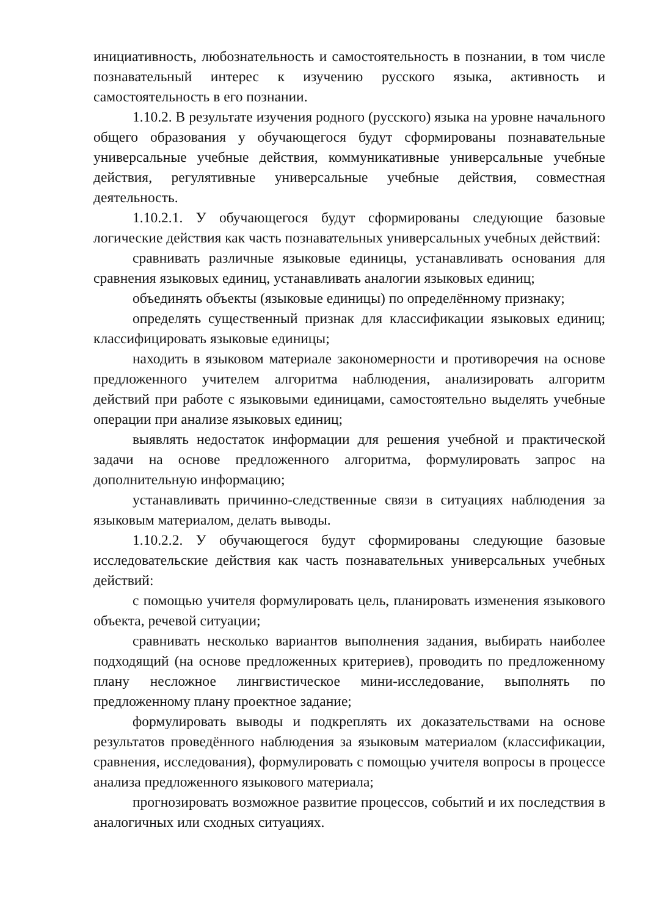инициативность, любознательность и самостоятельность в познании, в том числе познавательный интерес к изучению русского языка, активность и самостоятельность в его познании.
1.10.2. В результате изучения родного (русского) языка на уровне начального общего образования у обучающегося будут сформированы познавательные универсальные учебные действия, коммуникативные универсальные учебные действия, регулятивные универсальные учебные действия, совместная деятельность.
1.10.2.1. У обучающегося будут сформированы следующие базовые логические действия как часть познавательных универсальных учебных действий:
сравнивать различные языковые единицы, устанавливать основания для сравнения языковых единиц, устанавливать аналогии языковых единиц;
объединять объекты (языковые единицы) по определённому признаку;
определять существенный признак для классификации языковых единиц; классифицировать языковые единицы;
находить в языковом материале закономерности и противоречия на основе предложенного учителем алгоритма наблюдения, анализировать алгоритм действий при работе с языковыми единицами, самостоятельно выделять учебные операции при анализе языковых единиц;
выявлять недостаток информации для решения учебной и практической задачи на основе предложенного алгоритма, формулировать запрос на дополнительную информацию;
устанавливать причинно-следственные связи в ситуациях наблюдения за языковым материалом, делать выводы.
1.10.2.2. У обучающегося будут сформированы следующие базовые исследовательские действия как часть познавательных универсальных учебных действий:
с помощью учителя формулировать цель, планировать изменения языкового объекта, речевой ситуации;
сравнивать несколько вариантов выполнения задания, выбирать наиболее подходящий (на основе предложенных критериев), проводить по предложенному плану несложное лингвистическое мини-исследование, выполнять по предложенному плану проектное задание;
формулировать выводы и подкреплять их доказательствами на основе результатов проведённого наблюдения за языковым материалом (классификации, сравнения, исследования), формулировать с помощью учителя вопросы в процессе анализа предложенного языкового материала;
прогнозировать возможное развитие процессов, событий и их последствия в аналогичных или сходных ситуациях.